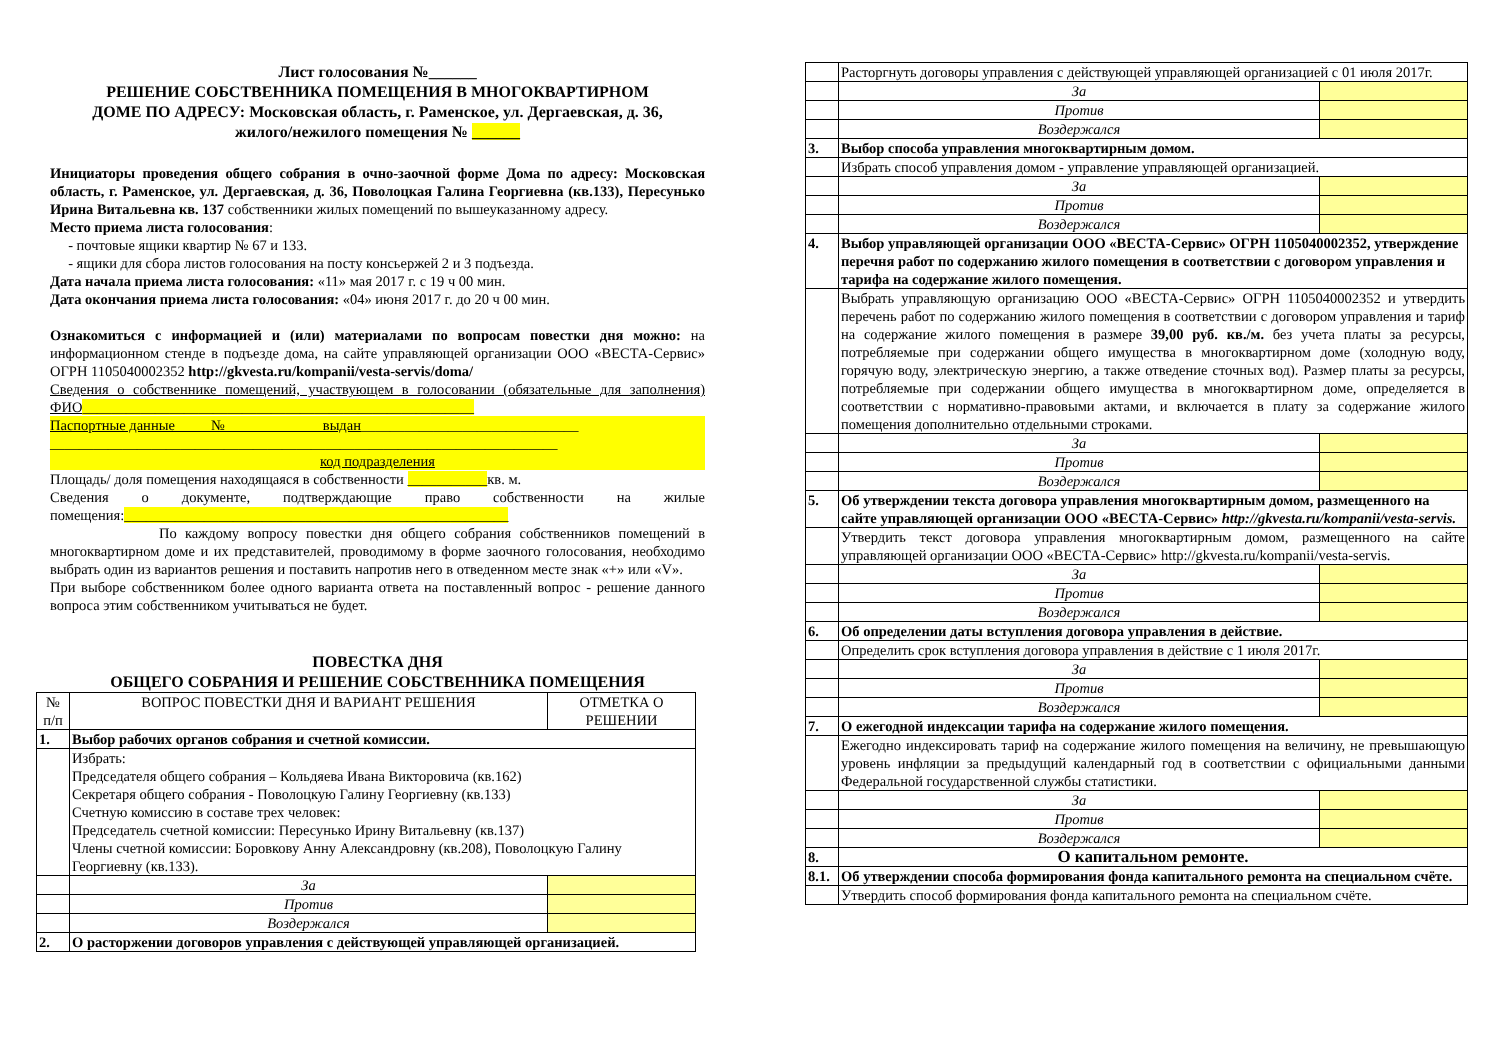Лист голосования №______
РЕШЕНИЕ СОБСТВЕННИКА ПОМЕЩЕНИЯ В МНОГОКВАРТИРНОМ
ДОМЕ ПО АДРЕСУ: Московская область, г. Раменское, ул. Дергаевская, д. 36,
жилого/нежилого помещения № ______
Инициаторы проведения общего собрания в очно-заочной форме Дома по адресу: Московская область, г. Раменское, ул. Дергаевская, д. 36, Поволоцкая Галина Георгиевна (кв.133), Пересунько Ирина Витальевна кв. 137 собственники жилых помещений по вышеуказанному адресу.
Место приема листа голосования:
- почтовые ящики квартир № 67 и 133.
- ящики для сбора листов голосования на посту консьержей 2 и 3 подъезда.
Дата начала приема листа голосования: «11» мая 2017 г. с 19 ч 00 мин.
Дата окончания приема листа голосования: «04» июня 2017 г. до 20 ч 00 мин.
Ознакомиться с информацией и (или) материалами по вопросам повестки дня можно: на информационном стенде в подъезде дома, на сайте управляющей организации ООО «ВЕСТА-Сервис» ОГРН 1105040002352 http://gkvesta.ru/kompanii/vesta-servis/doma/
Сведения о собственнике помещений, участвующем в голосовании (обязательные для заполнения) ФИО______________________________________________________
Паспортные данные № выдан______________________________
______________________________________________________________________
код подразделения
Площадь/ доля помещения находящаяся в собственности ___________кв. м.
Сведения о документе, подтверждающие право собственности на жилые помещения:_____________________________________________________
По каждому вопросу повестки дня общего собрания собственников помещений в многоквартирном доме и их представителей, проводимому в форме заочного голосования, необходимо выбрать один из вариантов решения и поставить напротив него в отведенном месте знак «+» или «V».
При выборе собственником более одного варианта ответа на поставленный вопрос - решение данного вопроса этим собственником учитываться не будет.
ПОВЕСТКА ДНЯ
ОБЩЕГО СОБРАНИЯ И РЕШЕНИЕ СОБСТВЕННИКА ПОМЕЩЕНИЯ
| № п/п | ВОПРОС ПОВЕСТКИ ДНЯ И ВАРИАНТ РЕШЕНИЯ | ОТМЕТКА О РЕШЕНИИ |
| --- | --- | --- |
| 1. | Выбор рабочих органов собрания и счетной комиссии. | |
| | Избрать: Председателя общего собрания – Кольдяева Ивана Викторовича (кв.162) Секретаря общего собрания - Поволоцкую Галину Георгиевну (кв.133) Счетную комиссию в составе трех человек: Председатель счетной комиссии: Пересунько Ирину Витальевну (кв.137) Члены счетной комиссии: Боровкову Анну Александровну (кв.208), Поволоцкую Галину Георгиевну (кв.133). | |
| | За | |
| | Против | |
| | Воздержался | |
| 2. | О расторжении договоров управления с действующей управляющей организацией. | |
| | Расторгнуть договоры управления с действующей управляющей организацией с 01 июля 2017г. | |
| | За | |
| | Против | |
| | Воздержался | |
| 3. | Выбор способа управления многоквартирным домом. | |
| | Избрать способ управления домом - управление управляющей организацией. | |
| | За | |
| | Против | |
| | Воздержался | |
| 4. | Выбор управляющей организации ООО «ВЕСТА-Сервис» ОГРН 1105040002352, утверждение перечня работ по содержанию жилого помещения в соответствии с договором управления и тарифа на содержание жилого помещения. | |
| | Выбрать управляющую организацию ООО «ВЕСТА-Сервис» ОГРН 1105040002352 и утвердить перечень работ по содержанию жилого помещения в соответствии с договором управления и тариф на содержание жилого помещения в размере 39,00 руб. кв./м. без учета платы за ресурсы, потребляемые при содержании общего имущества в многоквартирном доме (холодную воду, горячую воду, электрическую энергию, а также отведение сточных вод). Размер платы за ресурсы, потребляемые при содержании общего имущества в многоквартирном доме, определяется в соответствии с нормативно-правовыми актами, и включается в плату за содержание жилого помещения дополнительно отдельными строками. | |
| | За | |
| | Против | |
| | Воздержался | |
| 5. | Об утверждении текста договора управления многоквартирным домом, размещенного на сайте управляющей организации ООО «ВЕСТА-Сервис» http://gkvesta.ru/kompanii/vesta-servis. | |
| | Утвердить текст договора управления многоквартирным домом, размещенного на сайте управляющей организации ООО «ВЕСТА-Сервис» http://gkvesta.ru/kompanii/vesta-servis. | |
| | За | |
| | Против | |
| | Воздержался | |
| 6. | Об определении даты вступления договора управления в действие. | |
| | Определить срок вступления договора управления в действие с 1 июля 2017г. | |
| | За | |
| | Против | |
| | Воздержался | |
| 7. | О ежегодной индексации тарифа на содержание жилого помещения. | |
| | Ежегодно индексировать тариф на содержание жилого помещения на величину, не превышающую уровень инфляции за предыдущий календарный год в соответствии с официальными данными Федеральной государственной службы статистики. | |
| | За | |
| | Против | |
| | Воздержался | |
| 8. | О капитальном ремонте. | |
| 8.1. | Об утверждении способа формирования фонда капитального ремонта на специальном счёте. | |
| | Утвердить способ формирования фонда капитального ремонта на специальном счёте. | |